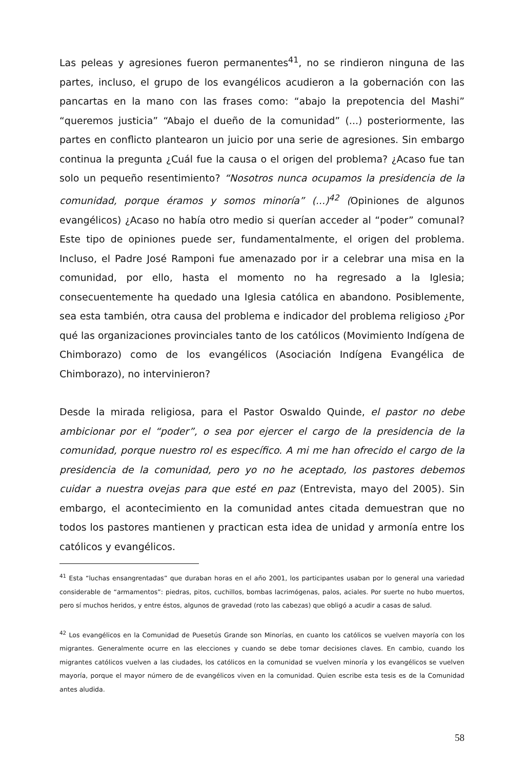Las peleas y agresiones fueron permanentes<sup>41</sup>, no se rindieron ninguna de las partes, incluso, el grupo de los evangélicos acudieron a la gobernación con las pancartas en la mano con las frases como: “abajo la prepotencia del Mashi” “queremos justicia” “Abajo el dueño de la comunidad” (...) posteriormente, las partes en conflicto plantearon un juicio por una serie de agresiones. Sin embargo continua la pregunta ¿Cuál fue la causa o el origen del problema? ¿Acaso fue tan solo un pequeño resentimiento? “Nosotros nunca ocupamos la presidencia de la comunidad, porque éramos y somos minoría” (...)<sup>42</sup> (Opiniones de algunos evangélicos) ¿Acaso no había otro medio si querían acceder al “poder” comunal? Este tipo de opiniones puede ser, fundamentalmente, el origen del problema. Incluso, el Padre José Ramponi fue amenazado por ir a celebrar una misa en la comunidad, por ello, hasta el momento no ha regresado a la Iglesia; consecuentemente ha quedado una Iglesia católica en abandono. Posiblemente, sea esta también, otra causa del problema e indicador del problema religioso ¿Por qué las organizaciones provinciales tanto de los católicos (Movimiento Indígena de Chimborazo) como de los evangélicos (Asociación Indígena Evangélica de Chimborazo), no intervinieron?
Desde la mirada religiosa, para el Pastor Oswaldo Quinde, el pastor no debe ambicionar por el “poder”, o sea por ejercer el cargo de la presidencia de la comunidad, porque nuestro rol es específico. A mi me han ofrecido el cargo de la presidencia de la comunidad, pero yo no he aceptado, los pastores debemos cuidar a nuestra ovejas para que esté en paz (Entrevista, mayo del 2005). Sin embargo, el acontecimiento en la comunidad antes citada demuestran que no todos los pastores mantienen y practican esta idea de unidad y armonía entre los católicos y evangélicos.
<sup>41</sup> Esta “luchas ensangrentadas” que duraban horas en el año 2001, los participantes usaban por lo general una variedad considerable de “armamentos”: piedras, pitos, cuchillos, bombas lacrimógenas, palos, aciales. Por suerte no hubo muertos, pero sí muchos heridos, y entre éstos, algunos de gravedad (roto las cabezas) que obligó a acudir a casas de salud.
<sup>42</sup> Los evangélicos en la Comunidad de Puesetús Grande son Minorías, en cuanto los católicos se vuelven mayoría con los migrantes. Generalmente ocurre en las elecciones y cuando se debe tomar decisiones claves. En cambio, cuando los migrantes católicos vuelven a las ciudades, los católicos en la comunidad se vuelven minoría y los evangélicos se vuelven mayoría, porque el mayor número de de evangélicos viven en la comunidad. Quien escribe esta tesis es de la Comunidad antes aludida.
58